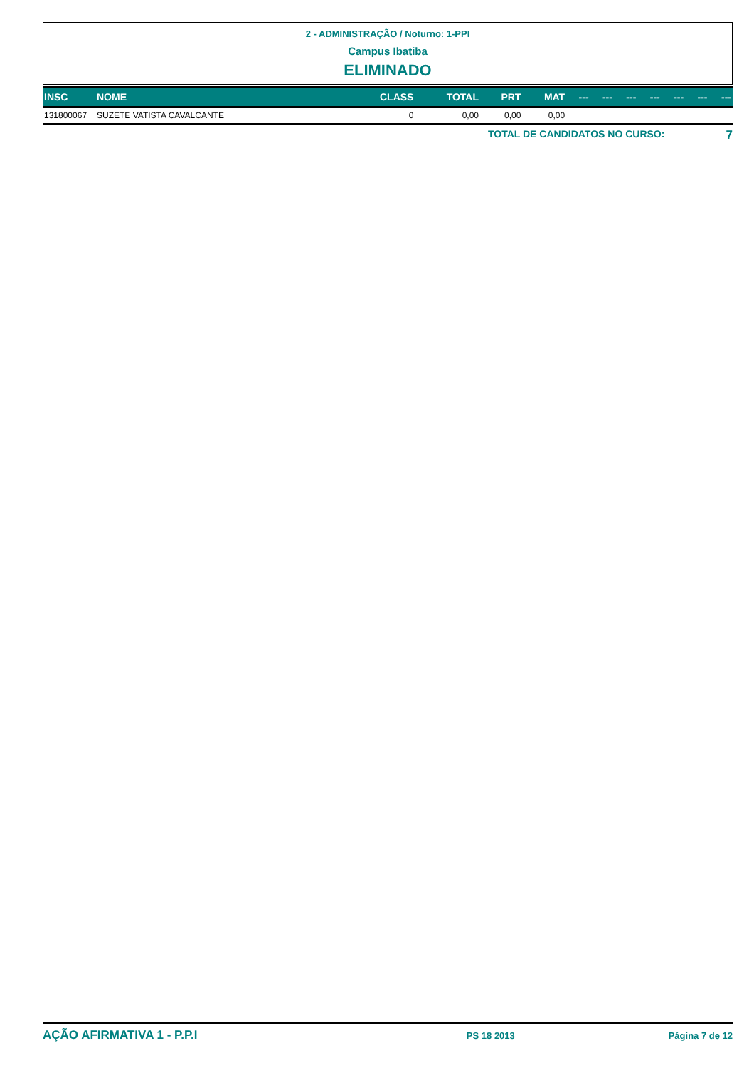2 - ADMINISTRAÇÃO / Noturno: 1-PPI
Campus Ibatiba
ELIMINADO
| INSC | NOME | CLASS | TOTAL | PRT | MAT | --- | --- | --- | --- | --- | --- | --- |
| --- | --- | --- | --- | --- | --- | --- | --- | --- | --- | --- | --- | --- |
| 131800067 | SUZETE VATISTA CAVALCANTE | 0 | 0,00 | 0,00 | 0,00 | | | | | | | |
TOTAL DE CANDIDATOS NO CURSO: 7
AÇÃO AFIRMATIVA 1 - P.P.I PS 18 2013 Página 7 de 12